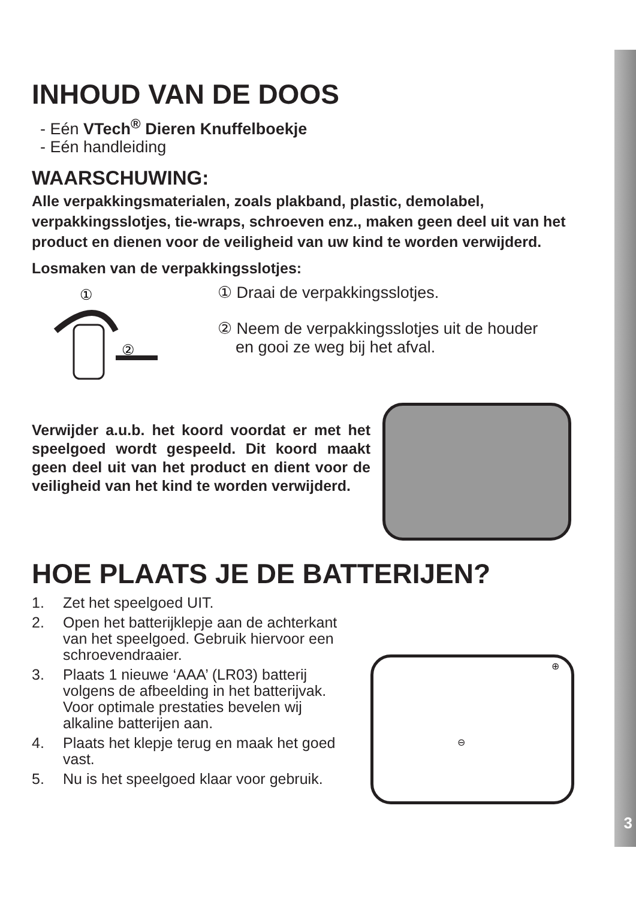3
INHOUD VAN DE DOOS
- Eén VTech<sup>®</sup> Dieren Knuffelboekje
- Eén handleiding
WAARSCHUWING:
Alle verpakkingsmaterialen, zoals plakband, plastic, demolabel, verpakkingsslotjes, tie-wraps, schroeven enz., maken geen deel uit van het product en dienen voor de veiligheid van uw kind te worden verwijderd.
Losmaken van de verpakkingsslotjes:
①
②
① Draai de verpakkingsslotjes.
② Neem de verpakkingsslotjes uit de houder
en gooi ze weg bij het afval.
Verwijder a.u.b. het koord voordat er met het speelgoed wordt gespeeld. Dit koord maakt geen deel uit van het product en dient voor de veiligheid van het kind te worden verwijderd.
HOE PLAATS JE DE BATTERIJEN?
1. Zet het speelgoed UIT.
2. Open het batterijklepje aan de achterkant van het speelgoed. Gebruik hiervoor een schroevendraaier.
3. Plaats 1 nieuwe ‘AAA’ (LR03) batterij volgens de afbeelding in het batterijvak. Voor optimale prestaties bevelen wij alkaline batterijen aan.
4. Plaats het klepje terug en maak het goed vast.
5. Nu is het speelgoed klaar voor gebruik.
⊕
⊖